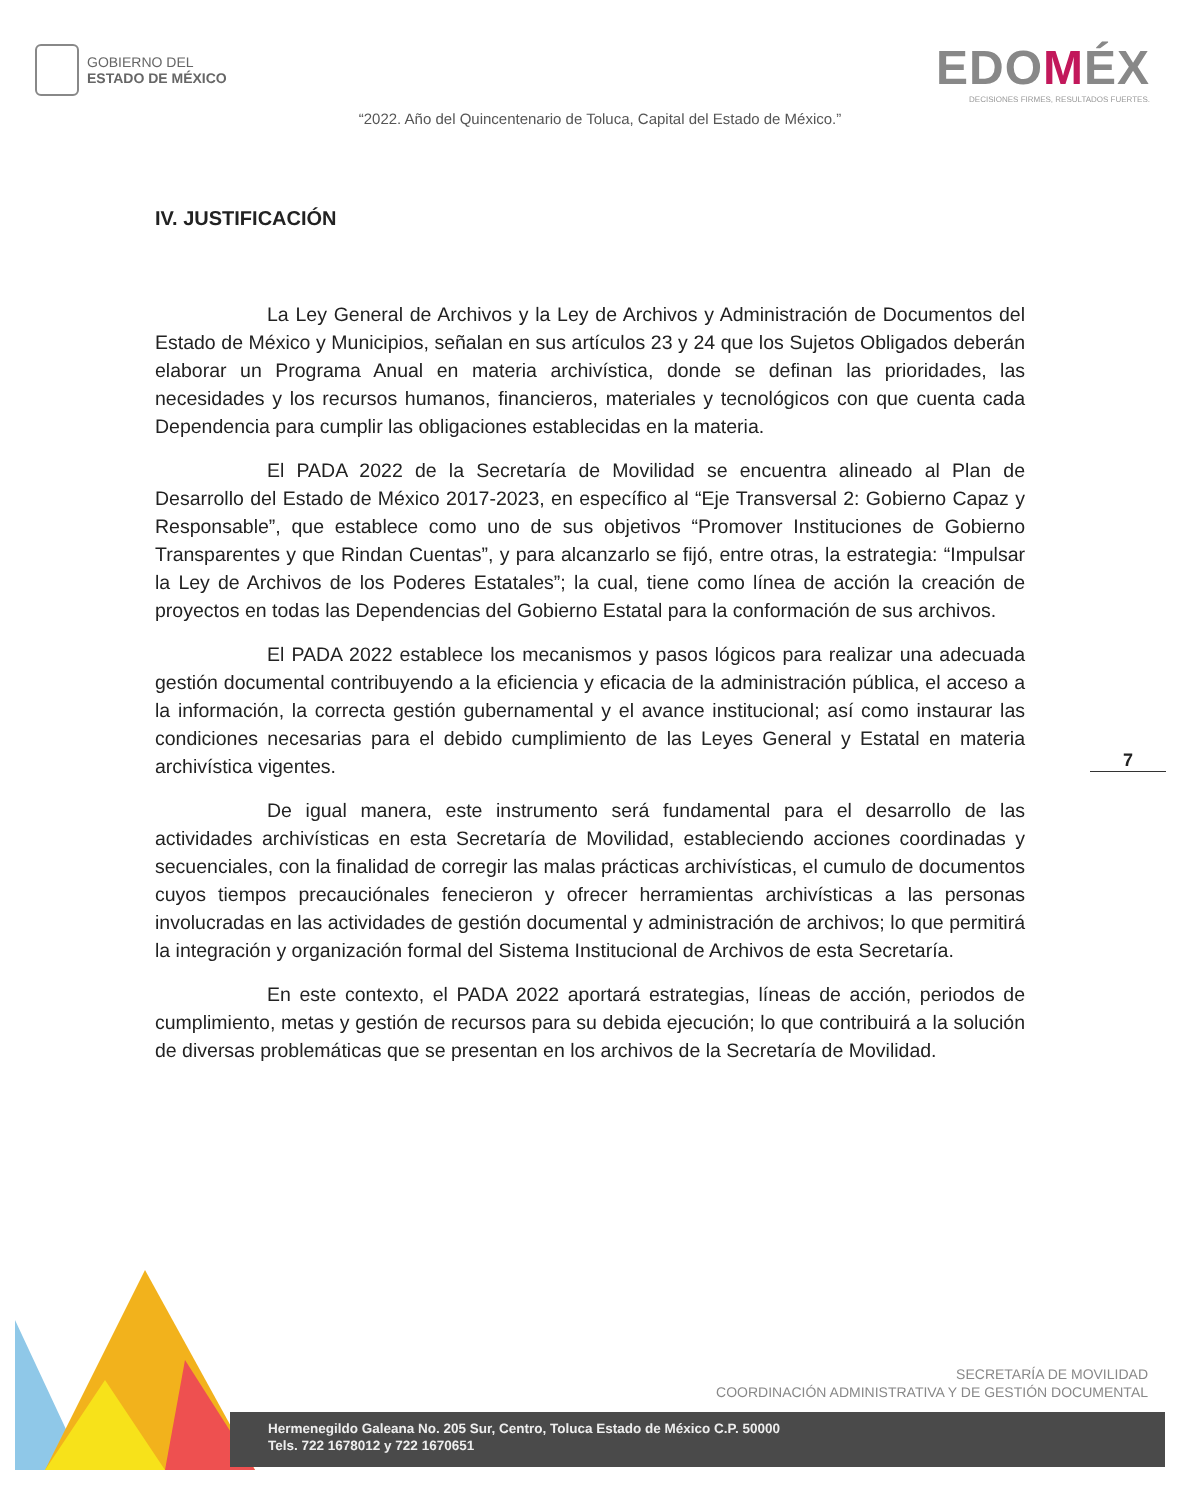GOBIERNO DEL
ESTADO DE MÉXICO
EDOMÉX
DECISIONES FIRMES, RESULTADOS FUERTES.
“2022. Año del Quincentenario de Toluca, Capital del Estado de México.”
IV. JUSTIFICACIÓN
La Ley General de Archivos y la Ley de Archivos y Administración de Documentos del Estado de México y Municipios, señalan en sus artículos 23 y 24 que los Sujetos Obligados deberán elaborar un Programa Anual en materia archivística, donde se definan las prioridades, las necesidades y los recursos humanos, financieros, materiales y tecnológicos con que cuenta cada Dependencia para cumplir las obligaciones establecidas en la materia.
El PADA 2022 de la Secretaría de Movilidad se encuentra alineado al Plan de Desarrollo del Estado de México 2017-2023, en específico al “Eje Transversal 2: Gobierno Capaz y Responsable”, que establece como uno de sus objetivos “Promover Instituciones de Gobierno Transparentes y que Rindan Cuentas”, y para alcanzarlo se fijó, entre otras, la estrategia: “Impulsar la Ley de Archivos de los Poderes Estatales”; la cual, tiene como línea de acción la creación de proyectos en todas las Dependencias del Gobierno Estatal para la conformación de sus archivos.
El PADA 2022 establece los mecanismos y pasos lógicos para realizar una adecuada gestión documental contribuyendo a la eficiencia y eficacia de la administración pública, el acceso a la información, la correcta gestión gubernamental y el avance institucional; así como instaurar las condiciones necesarias para el debido cumplimiento de las Leyes General y Estatal en materia archivística vigentes.
De igual manera, este instrumento será fundamental para el desarrollo de las actividades archivísticas en esta Secretaría de Movilidad, estableciendo acciones coordinadas y secuenciales, con la finalidad de corregir las malas prácticas archivísticas, el cumulo de documentos cuyos tiempos precauciónales fenecieron y ofrecer herramientas archivísticas a las personas involucradas en las actividades de gestión documental y administración de archivos; lo que permitirá la integración y organización formal del Sistema Institucional de Archivos de esta Secretaría.
En este contexto, el PADA 2022 aportará estrategias, líneas de acción, periodos de cumplimiento, metas y gestión de recursos para su debida ejecución; lo que contribuirá a la solución de diversas problemáticas que se presentan en los archivos de la Secretaría de Movilidad.
7
SECRETARÍA DE MOVILIDAD
COORDINACIÓN ADMINISTRATIVA Y DE GESTIÓN DOCUMENTAL
Hermenegildo Galeana No. 205 Sur, Centro, Toluca Estado de México C.P. 50000
Tels. 722 1678012 y 722 1670651